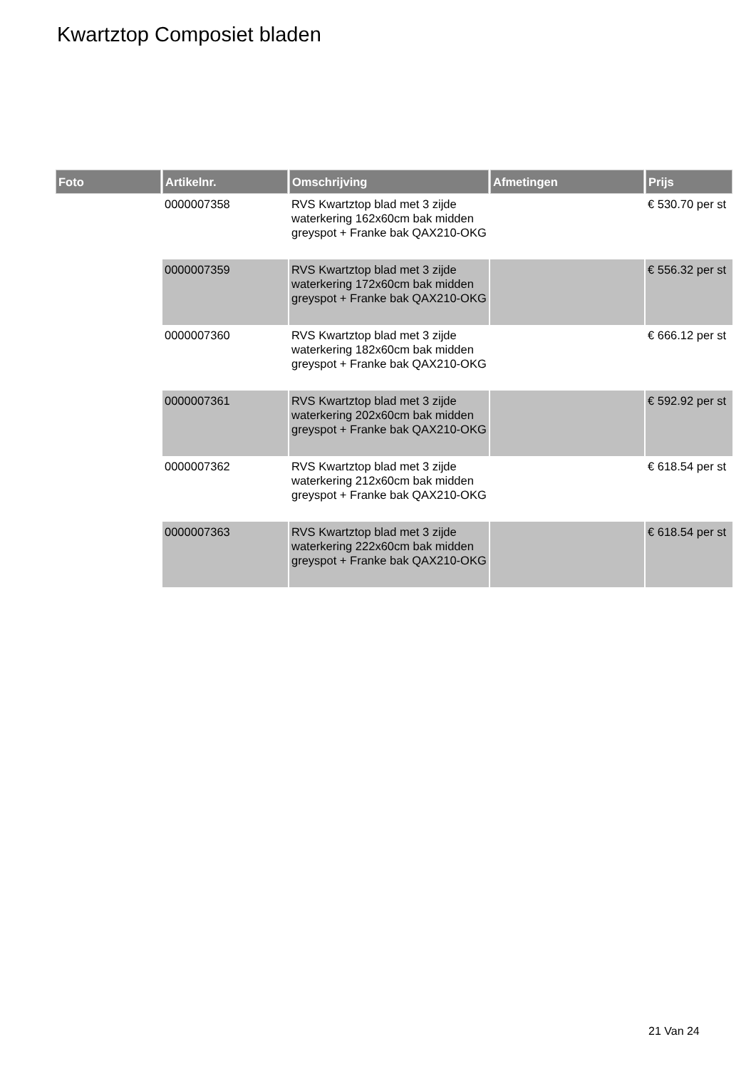Kwartztop Composiet bladen
| Foto | Artikelnr. | Omschrijving | Afmetingen | Prijs |
| --- | --- | --- | --- | --- |
| | 0000007358 | RVS Kwartztop blad met 3 zijde waterkering 162x60cm bak midden greyspot + Franke bak QAX210-OKG | | € 530.70 per st |
| | 0000007359 | RVS Kwartztop blad met 3 zijde waterkering 172x60cm bak midden greyspot + Franke bak QAX210-OKG | | € 556.32 per st |
| | 0000007360 | RVS Kwartztop blad met 3 zijde waterkering 182x60cm bak midden greyspot + Franke bak QAX210-OKG | | € 666.12 per st |
| | 0000007361 | RVS Kwartztop blad met 3 zijde waterkering 202x60cm bak midden greyspot + Franke bak QAX210-OKG | | € 592.92 per st |
| | 0000007362 | RVS Kwartztop blad met 3 zijde waterkering 212x60cm bak midden greyspot + Franke bak QAX210-OKG | | € 618.54 per st |
| | 0000007363 | RVS Kwartztop blad met 3 zijde waterkering 222x60cm bak midden greyspot + Franke bak QAX210-OKG | | € 618.54 per st |
21 Van 24